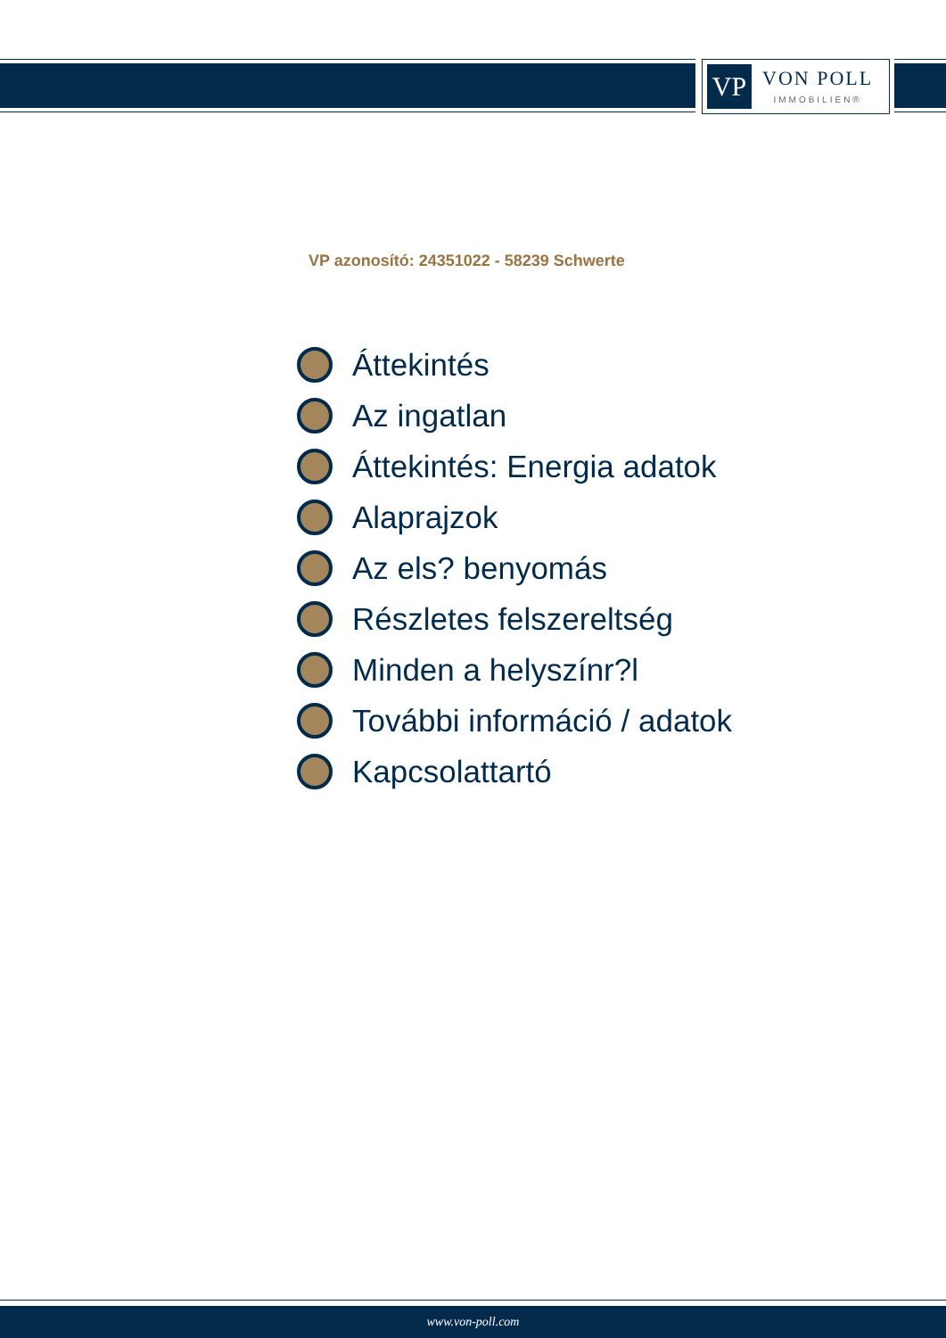VP
VON POLL
IMMOBILIEN®
VP azonosító: 24351022 - 58239 Schwerte
Áttekintés
Az ingatlan
Áttekintés: Energia adatok
Alaprajzok
Az els? benyomás
Részletes felszereltség
Minden a helyszínr?l
További információ / adatok
Kapcsolattartó
www.von-poll.com